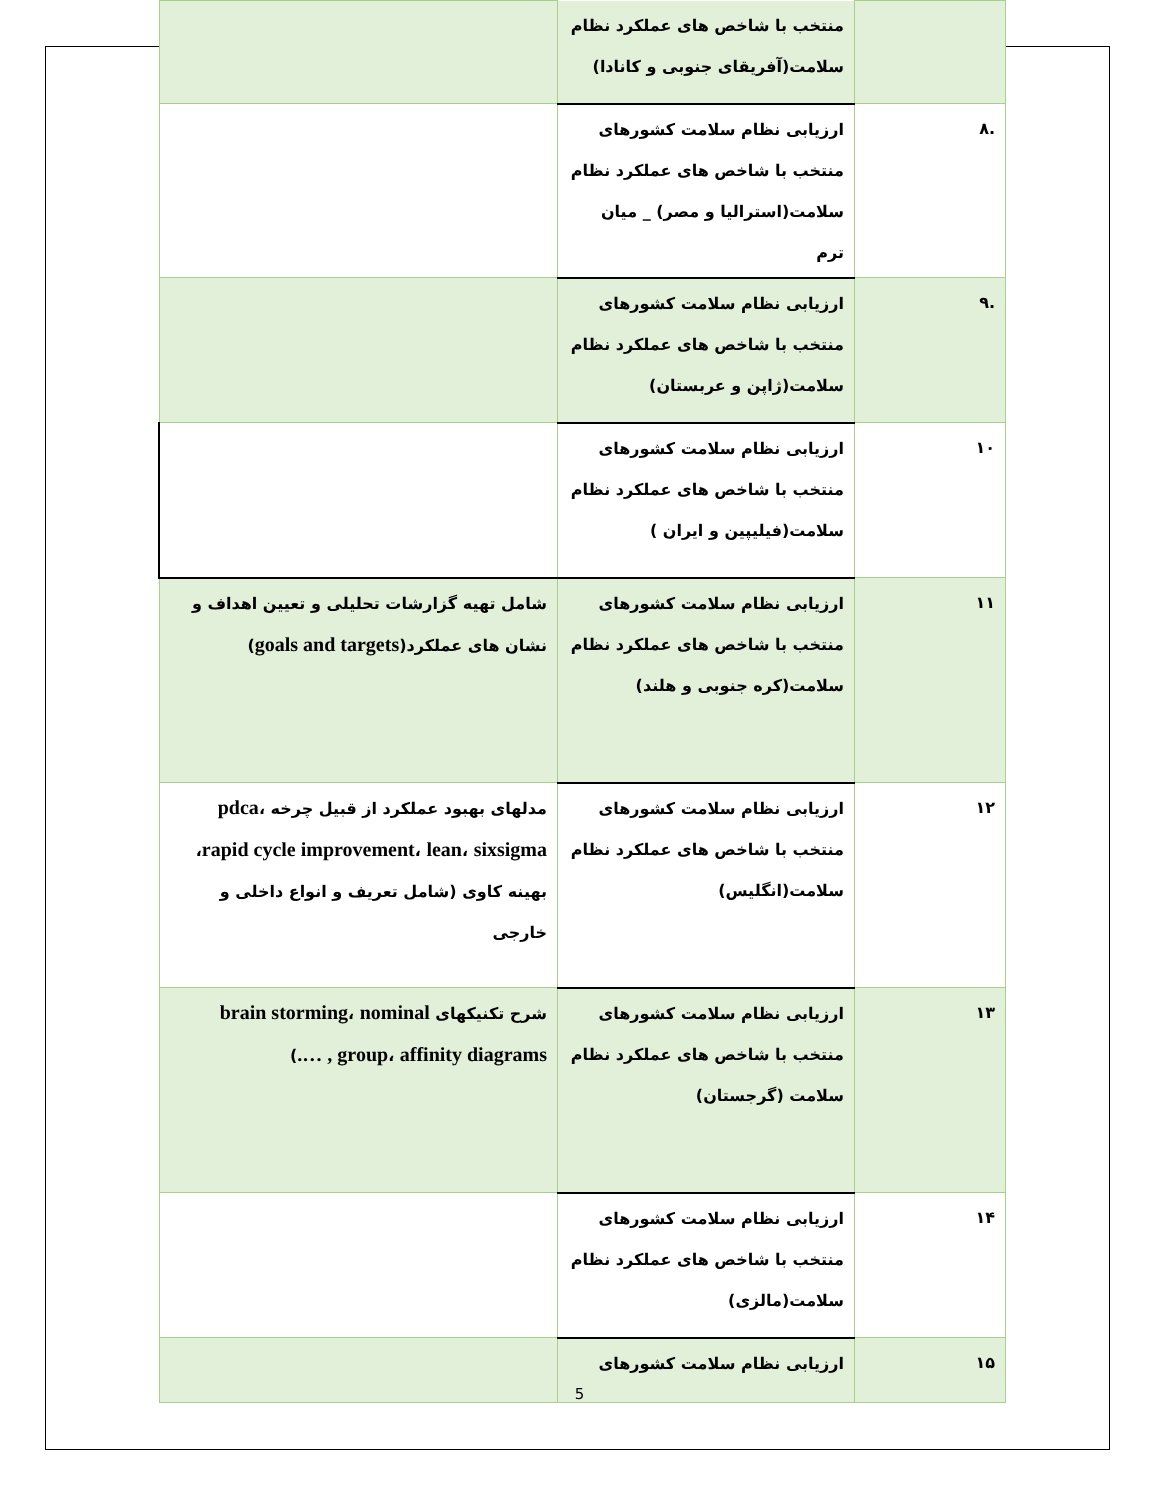| | منتخب با شاخص های عملکرد نظام سلامت(آفریقای جنوبی و کانادا) | |
| .۸ | ارزیابی نظام سلامت کشورهای منتخب با شاخص های عملکرد نظام سلامت(استرالیا و مصر) _ میان ترم | |
| .۹ | ارزیابی نظام سلامت کشورهای منتخب با شاخص های عملکرد نظام سلامت(ژاپن و عربستان) | |
| ۱۰ | ارزیابی نظام سلامت کشورهای منتخب با شاخص های عملکرد نظام سلامت(فیلیپین و ایران ) | |
| ۱۱ | ارزیابی نظام سلامت کشورهای منتخب با شاخص های عملکرد نظام سلامت(کره جنوبی و هلند) | شامل تهیه گزارشات تحلیلی و تعیین اهداف و نشان های عملکرد( goals and targets ) |
| ۱۲ | ارزیابی نظام سلامت کشورهای منتخب با شاخص های عملکرد نظام سلامت(انگلیس) | مدلهای بهبود عملکرد از قبیل چرخه pdca ، rapid cycle improvement ، lean ، sixsigma ، بهینه کاوی (شامل تعریف و انواع داخلی و خارجی |
| ۱۳ | ارزیابی نظام سلامت کشورهای منتخب با شاخص های عملکرد نظام سلامت (گرجستان) | شرح تکنیکهای brain storming ، nominal group ، affinity diagrams , …. ) |
| ۱۴ | ارزیابی نظام سلامت کشورهای منتخب با شاخص های عملکرد نظام سلامت(مالزی) | |
| ۱۵ | ارزیابی نظام سلامت کشورهای | |
5